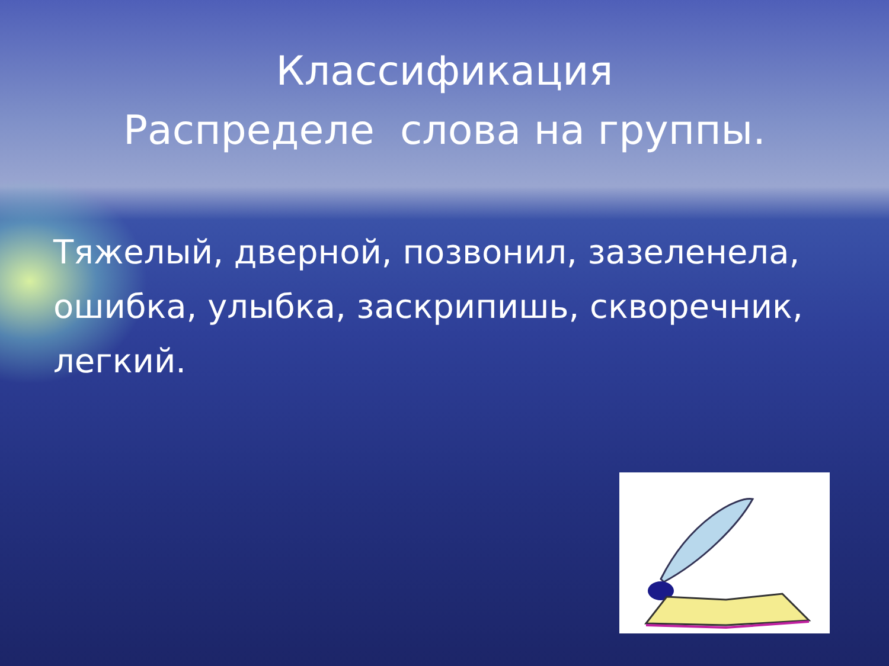Классификация
Распределе слова на группы.
Тяжелый, дверной, позвонил, зазеленела, ошибка, улыбка, заскрипишь, скворечник, легкий.